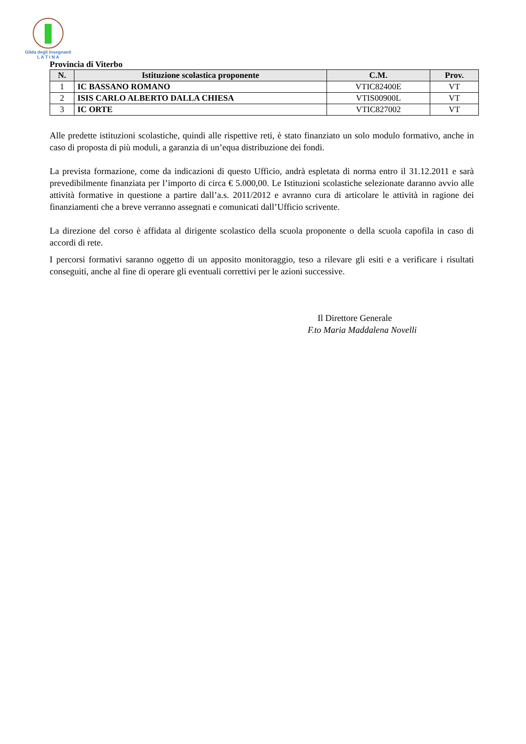Gilda degli Insegnanti
L A T I N A
Provincia di Viterbo
| N. | Istituzione scolastica proponente | C.M. | Prov. |
| --- | --- | --- | --- |
| 1 | IC BASSANO ROMANO | VTIC82400E | VT |
| 2 | ISIS CARLO ALBERTO DALLA CHIESA | VTIS00900L | VT |
| 3 | IC ORTE | VTIC827002 | VT |
Alle predette istituzioni scolastiche, quindi alle rispettive reti, è stato finanziato un solo modulo formativo, anche in caso di proposta di più moduli, a garanzia di un’equa distribuzione dei fondi.
La prevista formazione, come da indicazioni di questo Ufficio, andrà espletata di norma entro il 31.12.2011 e sarà prevedibilmente finanziata per l’importo di circa € 5.000,00. Le Istituzioni scolastiche selezionate daranno avvio alle attività formative in questione a partire dall’a.s. 2011/2012 e avranno cura di articolare le attività in ragione dei finanziamenti che a breve verranno assegnati e comunicati dall’Ufficio scrivente.
La direzione del corso è affidata al dirigente scolastico della scuola proponente o della scuola capofila in caso di accordi di rete.
I percorsi formativi saranno oggetto di un apposito monitoraggio, teso a rilevare gli esiti e a verificare i risultati conseguiti, anche al fine di operare gli eventuali correttivi per le azioni successive.
Il Direttore Generale
F.to Maria Maddalena Novelli